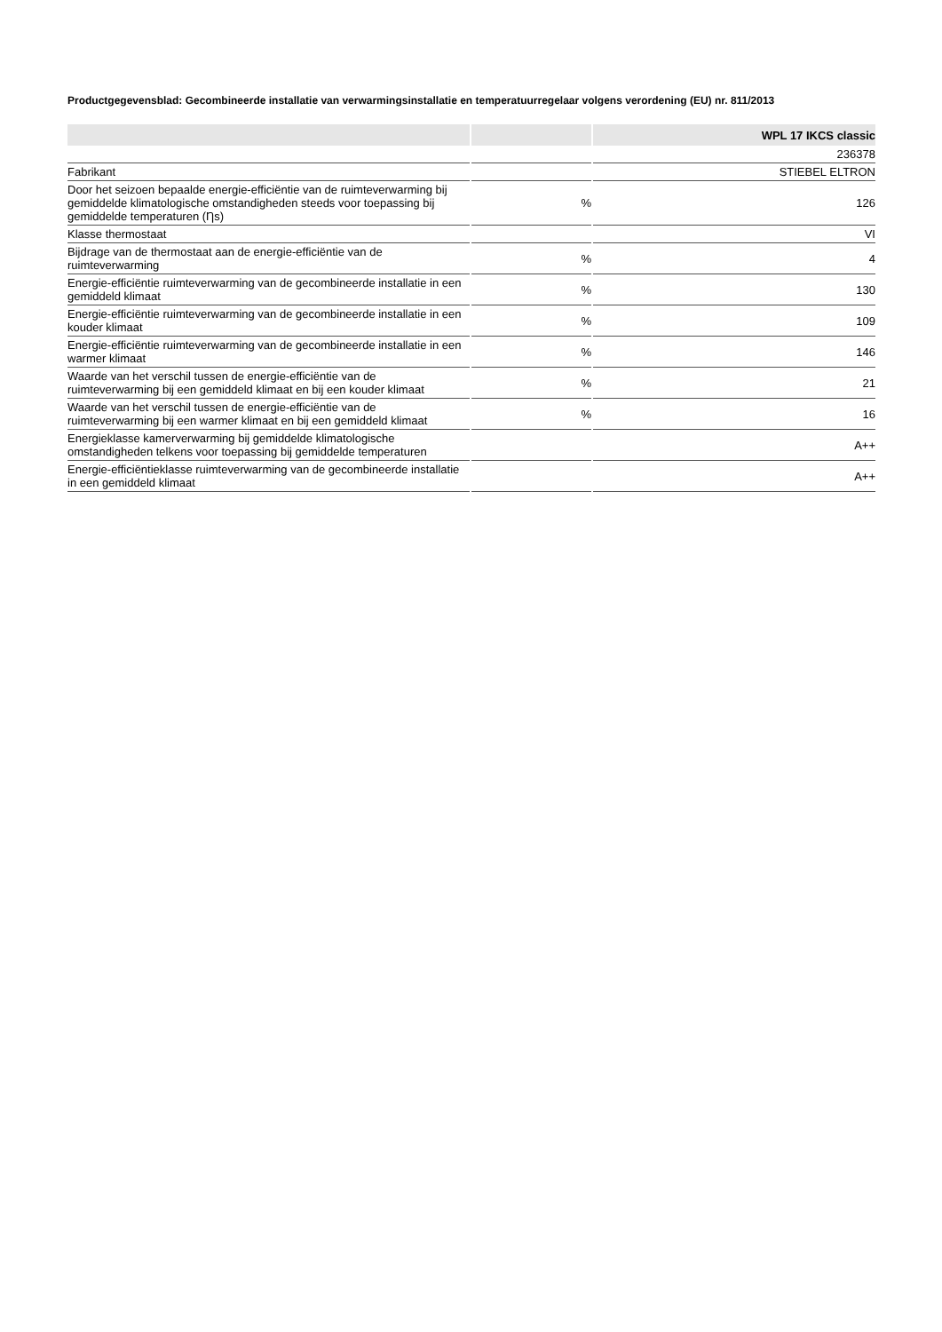Productgegevensblad: Gecombineerde installatie van verwarmingsinstallatie en temperatuurregelaar volgens verordening (EU) nr. 811/2013
| | | WPL 17 IKCS classic |
| --- | --- | --- |
| | | 236378 |
| Fabrikant | | STIEBEL ELTRON |
| Door het seizoen bepaalde energie-efficiëntie van de ruimteverwarming bij gemiddelde klimatologische omstandigheden steeds voor toepassing bij gemiddelde temperaturen (Ƞs) | % | 126 |
| Klasse thermostaat | | VI |
| Bijdrage van de thermostaat aan de energie-efficiëntie van de ruimteverwarming | % | 4 |
| Energie-efficiëntie ruimteverwarming van de gecombineerde installatie in een gemiddeld klimaat | % | 130 |
| Energie-efficiëntie ruimteverwarming van de gecombineerde installatie in een kouder klimaat | % | 109 |
| Energie-efficiëntie ruimteverwarming van de gecombineerde installatie in een warmer klimaat | % | 146 |
| Waarde van het verschil tussen de energie-efficiëntie van de ruimteverwarming bij een gemiddeld klimaat en bij een kouder klimaat | % | 21 |
| Waarde van het verschil tussen de energie-efficiëntie van de ruimteverwarming bij een warmer klimaat en bij een gemiddeld klimaat | % | 16 |
| Energieklasse kamerverwarming bij gemiddelde klimatologische omstandigheden telkens voor toepassing bij gemiddelde temperaturen | | A++ |
| Energie-efficiëntieklasse ruimteverwarming van de gecombineerde installatie in een gemiddeld klimaat | | A++ |